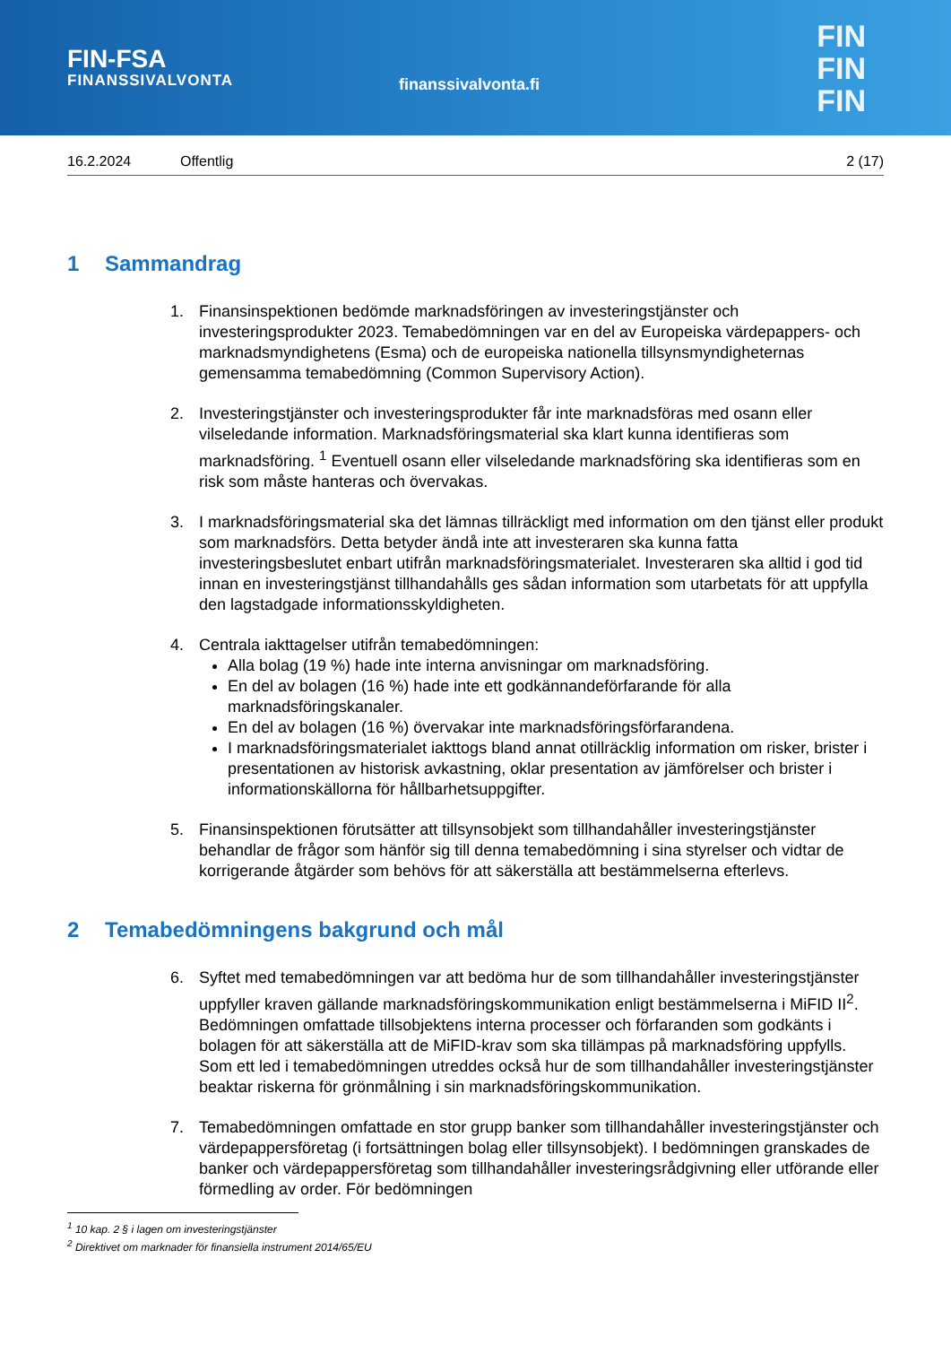FIN-FSA
FINANSSIVALVONTA
finanssivalvonta.fi
FIN
FIN
FIN
16.2.2024 Offentlig 2 (17)
1 Sammandrag
1. Finansinspektionen bedömde marknadsföringen av investeringstjänster och investeringsprodukter 2023. Temabedömningen var en del av Europeiska värdepappers- och marknadsmyndighetens (Esma) och de europeiska nationella tillsynsmyndigheternas gemensamma temabedömning (Common Supervisory Action).
2. Investeringstjänster och investeringsprodukter får inte marknadsföras med osann eller vilseledande information. Marknadsföringsmaterial ska klart kunna identifieras som marknadsföring. <sup>1</sup> Eventuell osann eller vilseledande marknadsföring ska identifieras som en risk som måste hanteras och övervakas.
3. I marknadsföringsmaterial ska det lämnas tillräckligt med information om den tjänst eller produkt som marknadsförs. Detta betyder ändå inte att investeraren ska kunna fatta investeringsbeslutet enbart utifrån marknadsföringsmaterialet. Investeraren ska alltid i god tid innan en investeringstjänst tillhandahålls ges sådan information som utarbetats för att uppfylla den lagstadgade informationsskyldigheten.
4. Centrala iakttagelser utifrån temabedömningen:
Alla bolag (19 %) hade inte interna anvisningar om marknadsföring.
En del av bolagen (16 %) hade inte ett godkännandeförfarande för alla marknadsföringskanaler.
En del av bolagen (16 %) övervakar inte marknadsföringsförfarandena.
I marknadsföringsmaterialet iakttogs bland annat otillräcklig information om risker, brister i presentationen av historisk avkastning, oklar presentation av jämförelser och brister i informationskällorna för hållbarhetsuppgifter.
5. Finansinspektionen förutsätter att tillsynsobjekt som tillhandahåller investeringstjänster behandlar de frågor som hänför sig till denna temabedömning i sina styrelser och vidtar de korrigerande åtgärder som behövs för att säkerställa att bestämmelserna efterlevs.
2 Temabedömningens bakgrund och mål
6. Syftet med temabedömningen var att bedöma hur de som tillhandahåller investeringstjänster uppfyller kraven gällande marknadsföringskommunikation enligt bestämmelserna i MiFID II<sup>2</sup>. Bedömningen omfattade tillsobjektens interna processer och förfaranden som godkänts i bolagen för att säkerställa att de MiFID-krav som ska tillämpas på marknadsföring uppfylls. Som ett led i temabedömningen utreddes också hur de som tillhandahåller investeringstjänster beaktar riskerna för grönmålning i sin marknadsföringskommunikation.
7. Temabedömningen omfattade en stor grupp banker som tillhandahåller investeringstjänster och värdepappersföretag (i fortsättningen bolag eller tillsynsobjekt). I bedömningen granskades de banker och värdepappersföretag som tillhandahåller investeringsrådgivning eller utförande eller förmedling av order. För bedömningen
<sup>1</sup> 10 kap. 2 § i lagen om investeringstjänster
<sup>2</sup> Direktivet om marknader för finansiella instrument 2014/65/EU